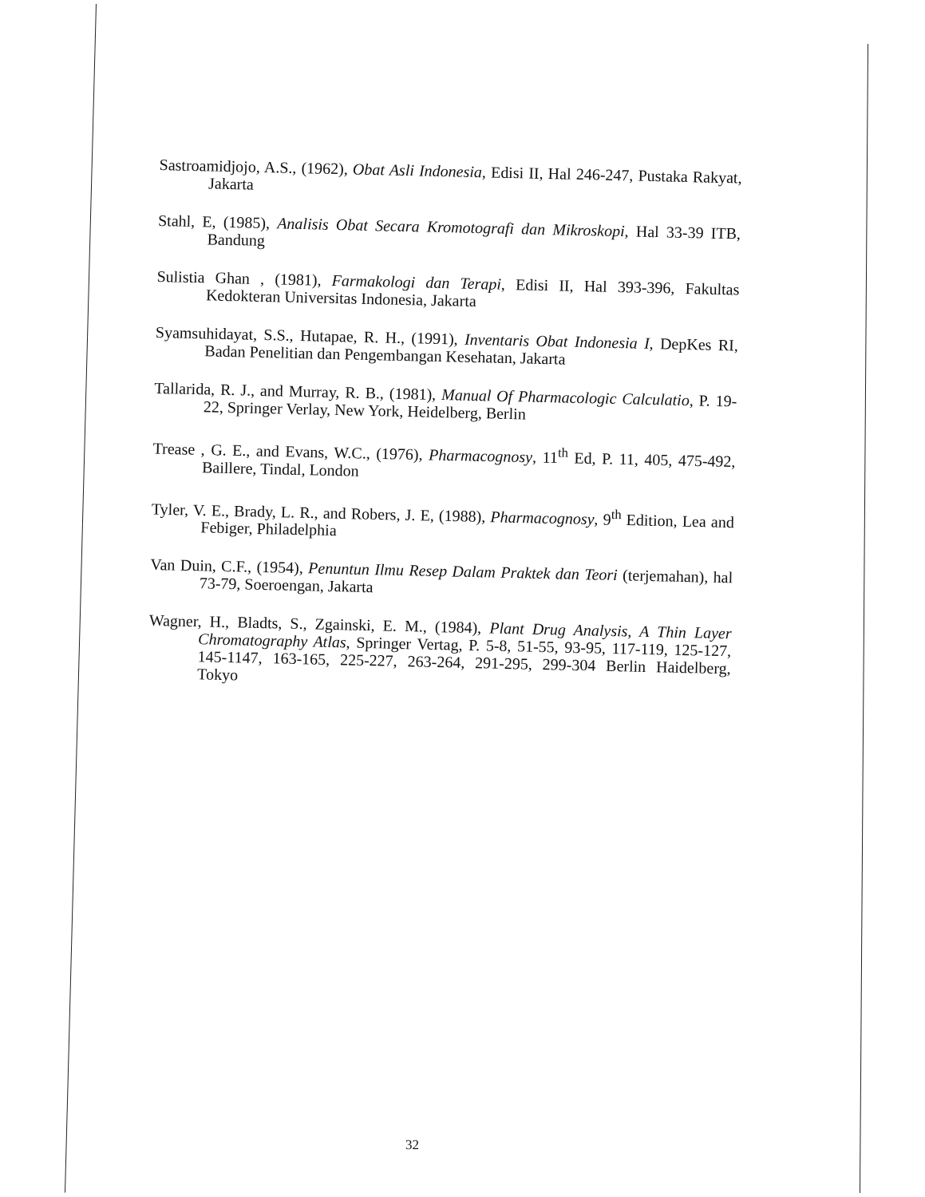Sastroamidjojo, A.S., (1962), Obat Asli Indonesia, Edisi II, Hal 246-247, Pustaka Rakyat, Jakarta
Stahl, E, (1985), Analisis Obat Secara Kromotografi dan Mikroskopi, Hal 33-39 ITB, Bandung
Sulistia Ghan , (1981), Farmakologi dan Terapi, Edisi II, Hal 393-396, Fakultas Kedokteran Universitas Indonesia, Jakarta
Syamsuhidayat, S.S., Hutapae, R. H., (1991), Inventaris Obat Indonesia I, DepKes RI, Badan Penelitian dan Pengembangan Kesehatan, Jakarta
Tallarida, R. J., and Murray, R. B., (1981), Manual Of Pharmacologic Calculatio, P. 19-22, Springer Verlay, New York, Heidelberg, Berlin
Trease , G. E., and Evans, W.C., (1976), Pharmacognosy, 11<sup>th</sup> Ed, P. 11, 405, 475-492, Baillere, Tindal, London
Tyler, V. E., Brady, L. R., and Robers, J. E, (1988), Pharmacognosy, 9<sup>th</sup> Edition, Lea and Febiger, Philadelphia
Van Duin, C.F., (1954), Penuntun Ilmu Resep Dalam Praktek dan Teori (terjemahan), hal 73-79, Soeroengan, Jakarta
Wagner, H., Bladts, S., Zgainski, E. M., (1984), Plant Drug Analysis, A Thin Layer Chromatography Atlas, Springer Vertag, P. 5-8, 51-55, 93-95, 117-119, 125-127, 145-1147, 163-165, 225-227, 263-264, 291-295, 299-304 Berlin Haidelberg, Tokyo
32